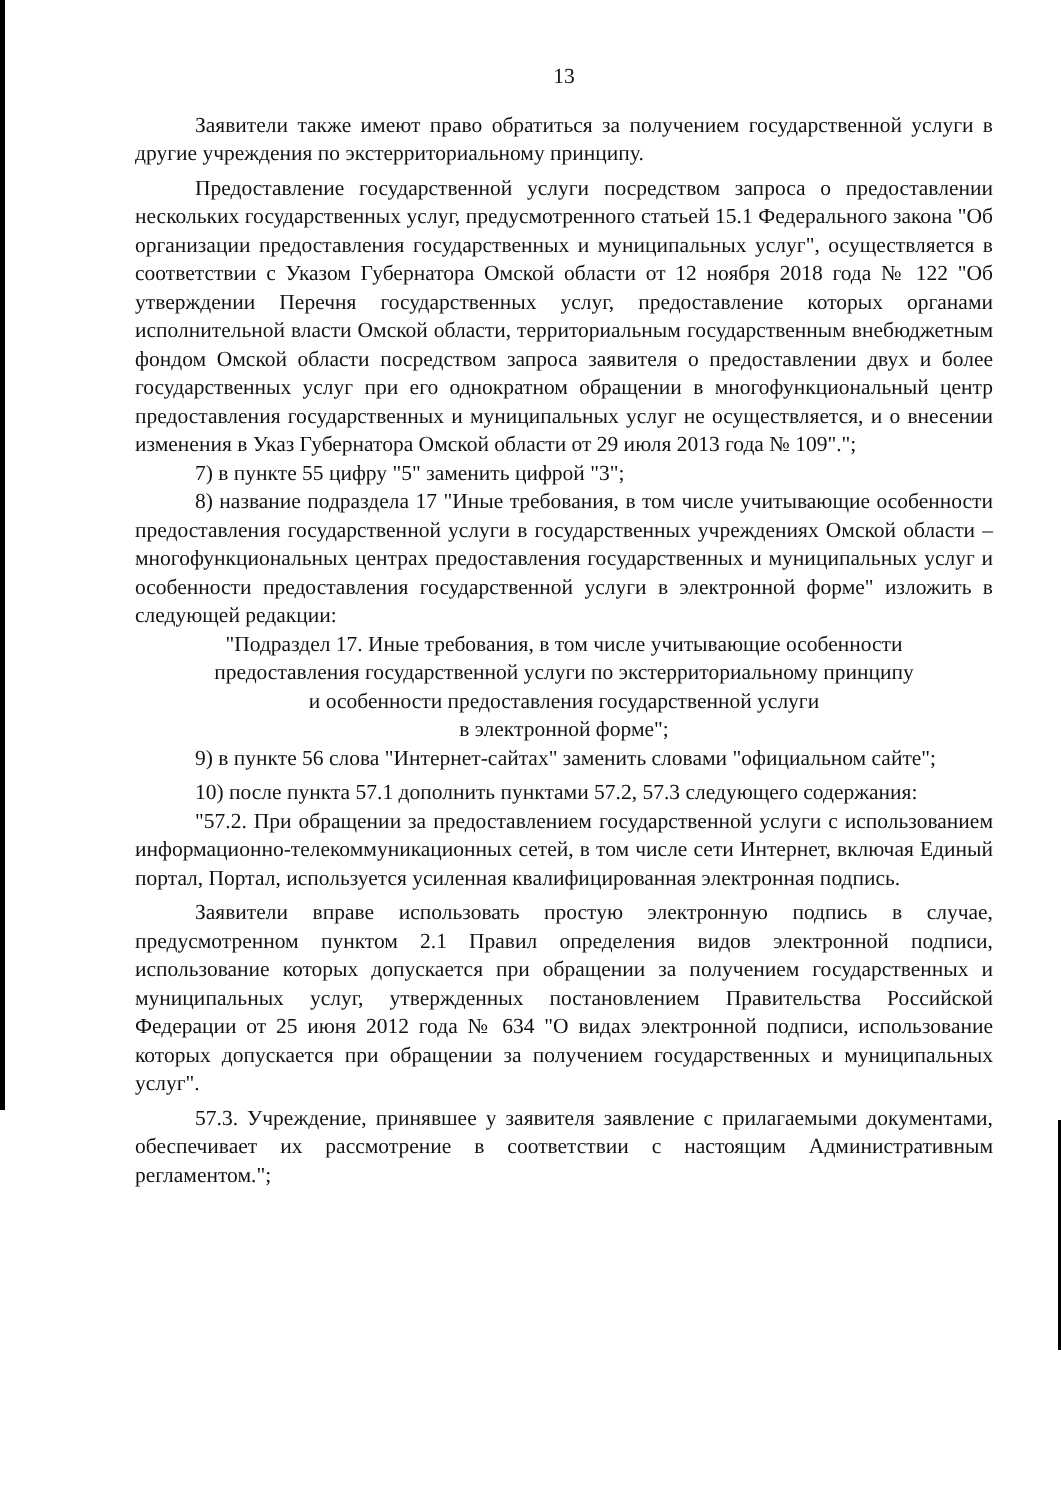13
Заявители также имеют право обратиться за получением государственной услуги в другие учреждения по экстерриториальному принципу.
Предоставление государственной услуги посредством запроса о предоставлении нескольких государственных услуг, предусмотренного статьей 15.1 Федерального закона "Об организации предоставления государственных и муниципальных услуг", осуществляется в соответствии с Указом Губернатора Омской области от 12 ноября 2018 года № 122 "Об утверждении Перечня государственных услуг, предоставление которых органами исполнительной власти Омской области, территориальным государственным внебюджетным фондом Омской области посредством запроса заявителя о предоставлении двух и более государственных услуг при его однократном обращении в многофункциональный центр предоставления государственных и муниципальных услуг не осуществляется, и о внесении изменения в Указ Губернатора Омской области от 29 июля 2013 года № 109".";
7) в пункте 55 цифру "5" заменить цифрой "3";
8) название подраздела 17 "Иные требования, в том числе учитывающие особенности предоставления государственной услуги в государственных учреждениях Омской области – многофункциональных центрах предоставления государственных и муниципальных услуг и особенности предоставления государственной услуги в электронной форме" изложить в следующей редакции:
"Подраздел 17. Иные требования, в том числе учитывающие особенности
предоставления государственной услуги по экстерриториальному принципу
и особенности предоставления государственной услуги
в электронной форме";
9) в пункте 56 слова "Интернет-сайтах" заменить словами "официальном сайте";
10) после пункта 57.1 дополнить пунктами 57.2, 57.3 следующего содержания:
"57.2. При обращении за предоставлением государственной услуги с использованием информационно-телекоммуникационных сетей, в том числе сети Интернет, включая Единый портал, Портал, используется усиленная квалифицированная электронная подпись.
Заявители вправе использовать простую электронную подпись в случае, предусмотренном пунктом 2.1 Правил определения видов электронной подписи, использование которых допускается при обращении за получением государственных и муниципальных услуг, утвержденных постановлением Правительства Российской Федерации от 25 июня 2012 года № 634 "О видах электронной подписи, использование которых допускается при обращении за получением государственных и муниципальных услуг".
57.3. Учреждение, принявшее у заявителя заявление с прилагаемыми документами, обеспечивает их рассмотрение в соответствии с настоящим Административным регламентом.";